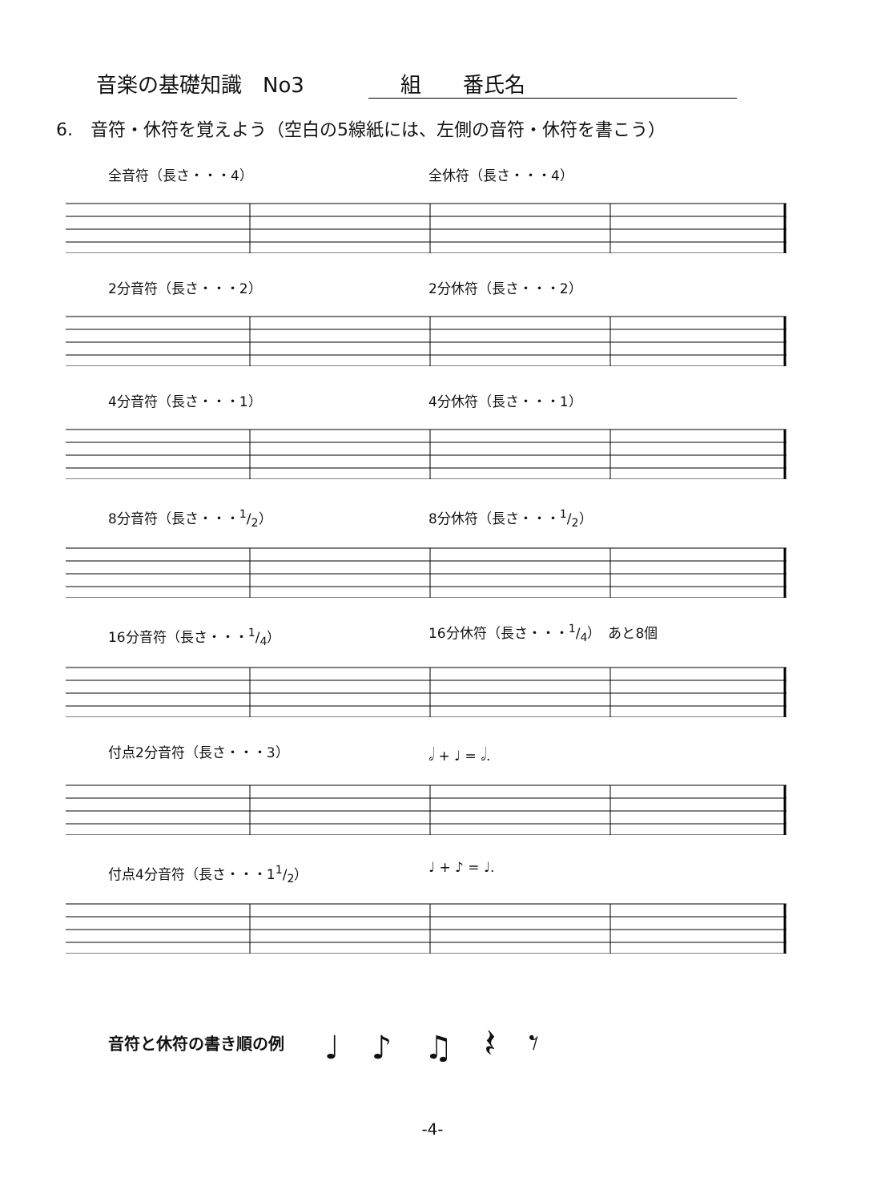音楽の基礎知識　No3 組　　番氏名
6.　音符・休符を覚えよう（空白の5線紙には、左側の音符・休符を書こう）
全音符（長さ・・・4） 全休符（長さ・・・4）
2分音符（長さ・・・2） 2分休符（長さ・・・2）
4分音符（長さ・・・1） 4分休符（長さ・・・1）
8分音符（長さ・・・1/2） 8分休符（長さ・・・1/2）
16分音符（長さ・・・1/4） 16分休符（長さ・・・1/4）　あと8個
付点2分音符（長さ・・・3） 𝅗𝅥 + ♩ = 𝅗𝅥.
付点4分音符（長さ・・・11/2） ♩ + ♪ = ♩.
音符と休符の書き順の例 ♩♪♫𝄽𝄾
-4-